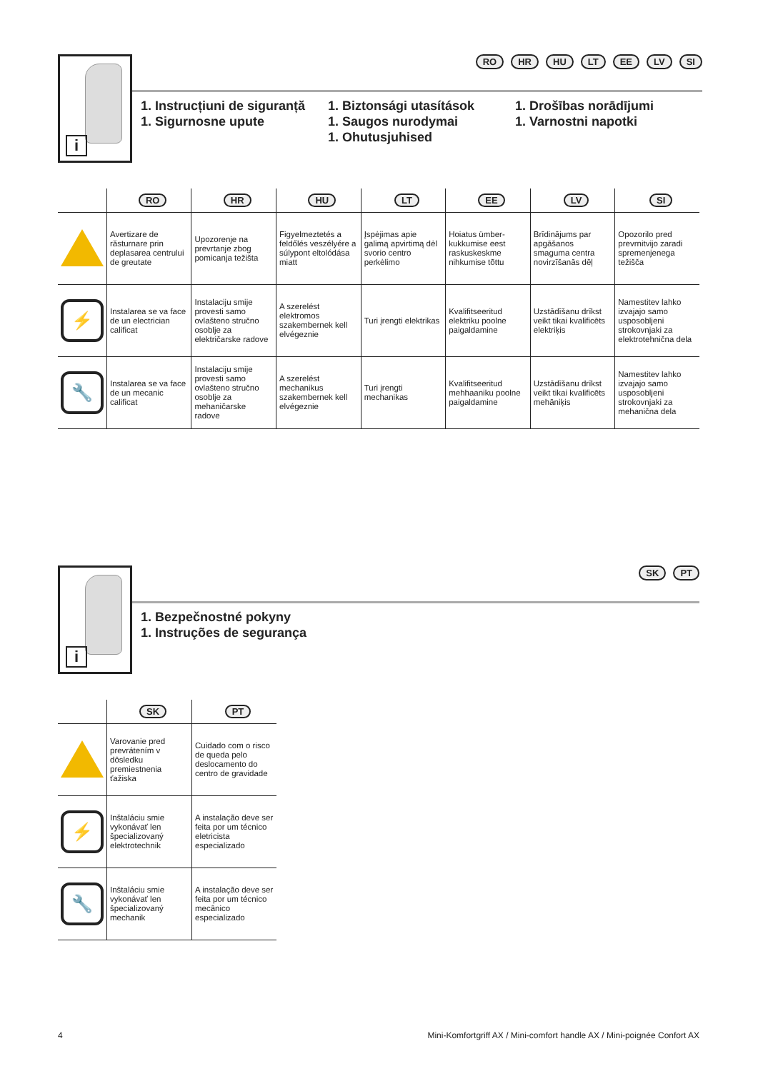i
RO HR HU LT EE LV SI
1. Instrucțiuni de siguranță
1. Sigurnosne upute
1. Biztonsági utasítások
1. Saugos nurodymai
1. Ohutusjuhised
1. Drošības norādījumi
1. Varnostni napotki
| | RO | HR | HU | LT | EE | LV | SI |
| --- | --- | --- | --- | --- | --- | --- | --- |
| | Avertizare de răsturnare prin deplasarea centrului de greutate | Upozorenje na prevrtanje zbog pomicanja težišta | Figyelmeztetés a feldőlés veszélyére a súlypont eltolódása miatt | Įspėjimas apie galimą apvirtimą dėl svorio centro perkėlimo | Hoiatus ümber-kukkumise eest raskuskeskme nihkumise tõttu | Brīdinājums par apgāšanos smaguma centra novirzīšanās dēļ | Opozorilo pred prevrnitvijo zaradi spremenjenega težišča |
| ⚡ | Instalarea se va face de un electrician calificat | Instalaciju smije provesti samo ovlašteno stručno osoblje za električarske radove | A szerelést elektromos szakembernek kell elvégeznie | Turi įrengti elektrikas | Kvalifitseeritud elektriku poolne paigaldamine | Uzstādīšanu drīkst veikt tikai kvalificēts elektriķis | Namestitev lahko izvajajo samo usposobljeni strokovnjaki za elektrotehnična dela |
| 🔧 | Instalarea se va face de un mecanic calificat | Instalaciju smije provesti samo ovlašteno stručno osoblje za mehaničarske radove | A szerelést mechanikus szakembernek kell elvégeznie | Turi įrengti mechanikas | Kvalifitseeritud mehhaaniku poolne paigaldamine | Uzstādīšanu drīkst veikt tikai kvalificēts mehāniķis | Namestitev lahko izvajajo samo usposobljeni strokovnjaki za mehanična dela |
i
SK PT
1. Bezpečnostné pokyny
1. Instruções de segurança
| | SK | PT |
| --- | --- | --- |
| | Varovanie pred prevrátením v dôsledku premiestnenia ťažiska | Cuidado com o risco de queda pelo deslocamento do centro de gravidade |
| ⚡ | Inštaláciu smie vykonávať len špecializovaný elektrotechnik | A instalação deve ser feita por um técnico eletricista especializado |
| 🔧 | Inštaláciu smie vykonávať len špecializovaný mechanik | A instalação deve ser feita por um técnico mecânico especializado |
4 Mini-Komfortgriff AX / Mini-comfort handle AX / Mini-poignée Confort AX